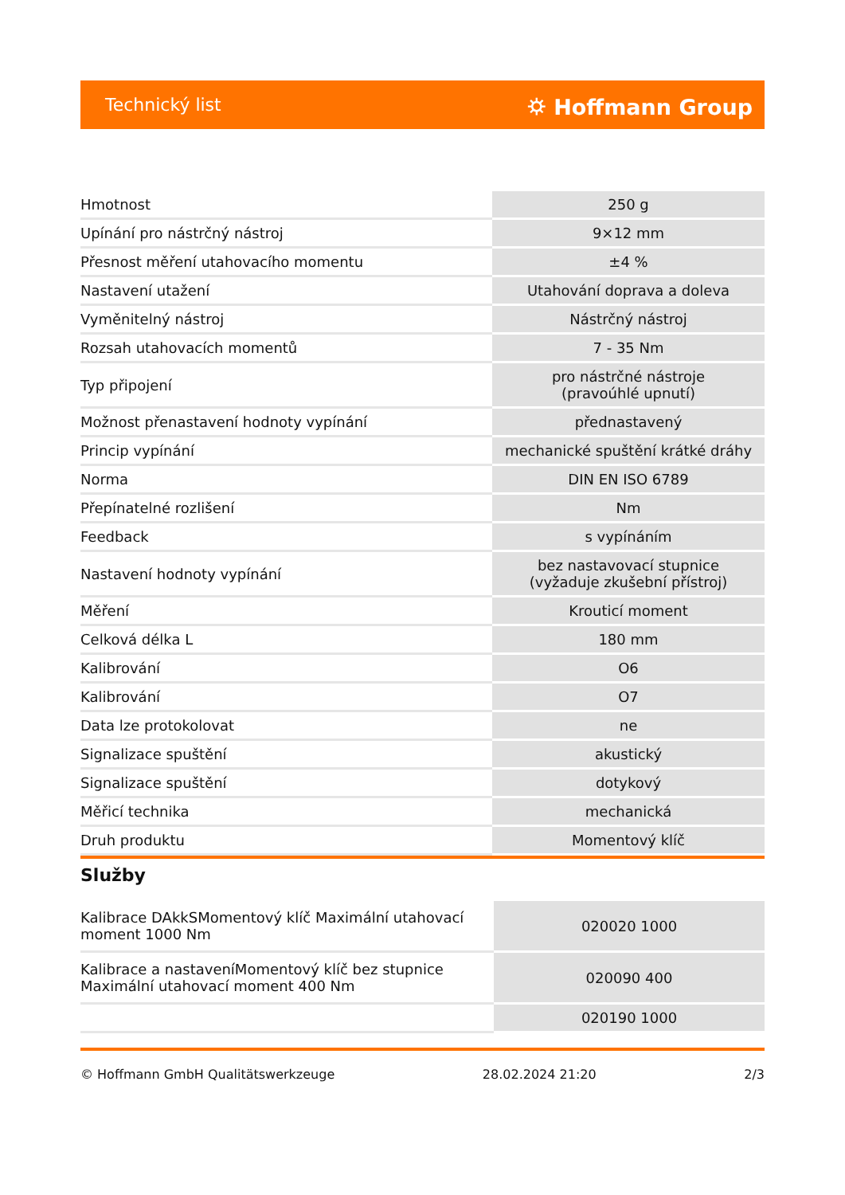Technický list ⛭ Hoffmann Group
| Hmotnost | 250 g |
| Upínání pro nástrčný nástroj | 9×12 mm |
| Přesnost měření utahovacího momentu | ±4 % |
| Nastavení utažení | Utahování doprava a doleva |
| Vyměnitelný nástroj | Nástrčný nástroj |
| Rozsah utahovacích momentů | 7 - 35 Nm |
| Typ připojení | pro nástrčné nástroje (pravoúhlé upnutí) |
| Možnost přenastavení hodnoty vypínání | přednastavený |
| Princip vypínání | mechanické spuštění krátké dráhy |
| Norma | DIN EN ISO 6789 |
| Přepínatelné rozlišení | Nm |
| Feedback | s vypínáním |
| Nastavení hodnoty vypínání | bez nastavovací stupnice (vyžaduje zkušební přístroj) |
| Měření | Krouticí moment |
| Celková délka L | 180 mm |
| Kalibrování | O6 |
| Kalibrování | O7 |
| Data lze protokolovat | ne |
| Signalizace spuštění | akustický |
| Signalizace spuštění | dotykový |
| Měřicí technika | mechanická |
| Druh produktu | Momentový klíč |
Služby
| Kalibrace DAkkSMomentový klíč Maximální utahovací moment 1000 Nm | 020020 1000 |
| Kalibrace a nastaveníMomentový klíč bez stupnice Maximální utahovací moment 400 Nm | 020090 400 |
| | 020190 1000 |
© Hoffmann GmbH Qualitätswerkzeuge 28.02.2024 21:20 2/3